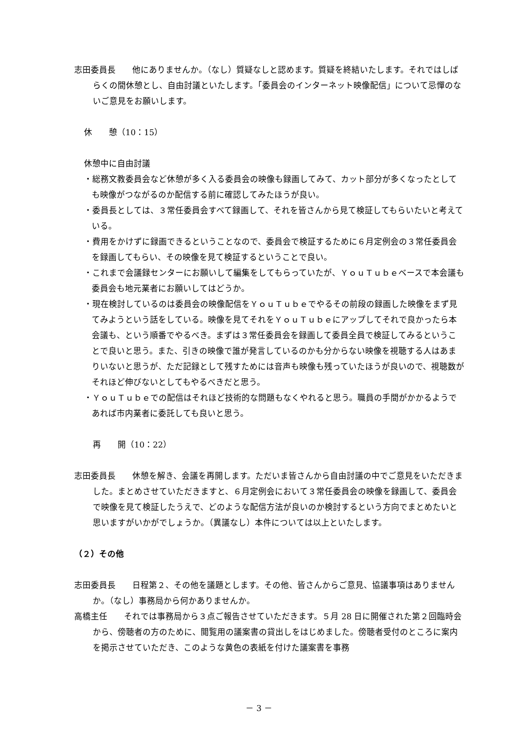志田委員長　　他にありませんか。（なし）質疑なしと認めます。質疑を終結いたします。それではしばらくの間休憩とし、自由討議といたします。「委員会のインターネット映像配信」について忌憚のないご意見をお願いします。
休　　憩（10：15）
休憩中に自由討議
・総務文教委員会など休憩が多く入る委員会の映像も録画してみて、カット部分が多くなったとしても映像がつながるのか配信する前に確認してみたほうが良い。
・委員長としては、３常任委員会すべて録画して、それを皆さんから見て検証してもらいたいと考えている。
・費用をかけずに録画できるということなので、委員会で検証するために６月定例会の３常任委員会を録画してもらい、その映像を見て検証するということで良い。
・これまで会議録センターにお願いして編集をしてもらっていたが、ＹｏｕＴｕｂｅベースで本会議も委員会も地元業者にお願いしてはどうか。
・現在検討しているのは委員会の映像配信をＹｏｕＴｕｂｅでやるその前段の録画した映像をまず見てみようという話をしている。映像を見てそれをＹｏｕＴｕｂｅにアップしてそれで良かったら本会議も、という順番でやるべき。まずは３常任委員会を録画して委員全員で検証してみるということで良いと思う。また、引きの映像で誰が発言しているのかも分からない映像を視聴する人はあまりいないと思うが、ただ記録として残すためには音声も映像も残っていたほうが良いので、視聴数がそれほど伸びないとしてもやるべきだと思う。
・ＹｏｕＴｕｂｅでの配信はそれほど技術的な問題もなくやれると思う。職員の手間がかかるようであれば市内業者に委託しても良いと思う。
再　　開（10：22）
志田委員長　　休憩を解き、会議を再開します。ただいま皆さんから自由討議の中でご意見をいただきました。まとめさせていただきますと、６月定例会において３常任委員会の映像を録画して、委員会で映像を見て検証したうえで、どのような配信方法が良いのか検討するという方向でまとめたいと思いますがいかがでしょうか。（異議なし）本件については以上といたします。
（２）その他
志田委員長　　日程第２、その他を議題とします。その他、皆さんからご意見、協議事項はありませんか。（なし）事務局から何かありませんか。
高橋主任　　それでは事務局から３点ご報告させていただきます。５月 28 日に開催された第２回臨時会から、傍聴者の方のために、閲覧用の議案書の貸出しをはじめました。傍聴者受付のところに案内を掲示させていただき、このような黄色の表紙を付けた議案書を事務
－ 3 －